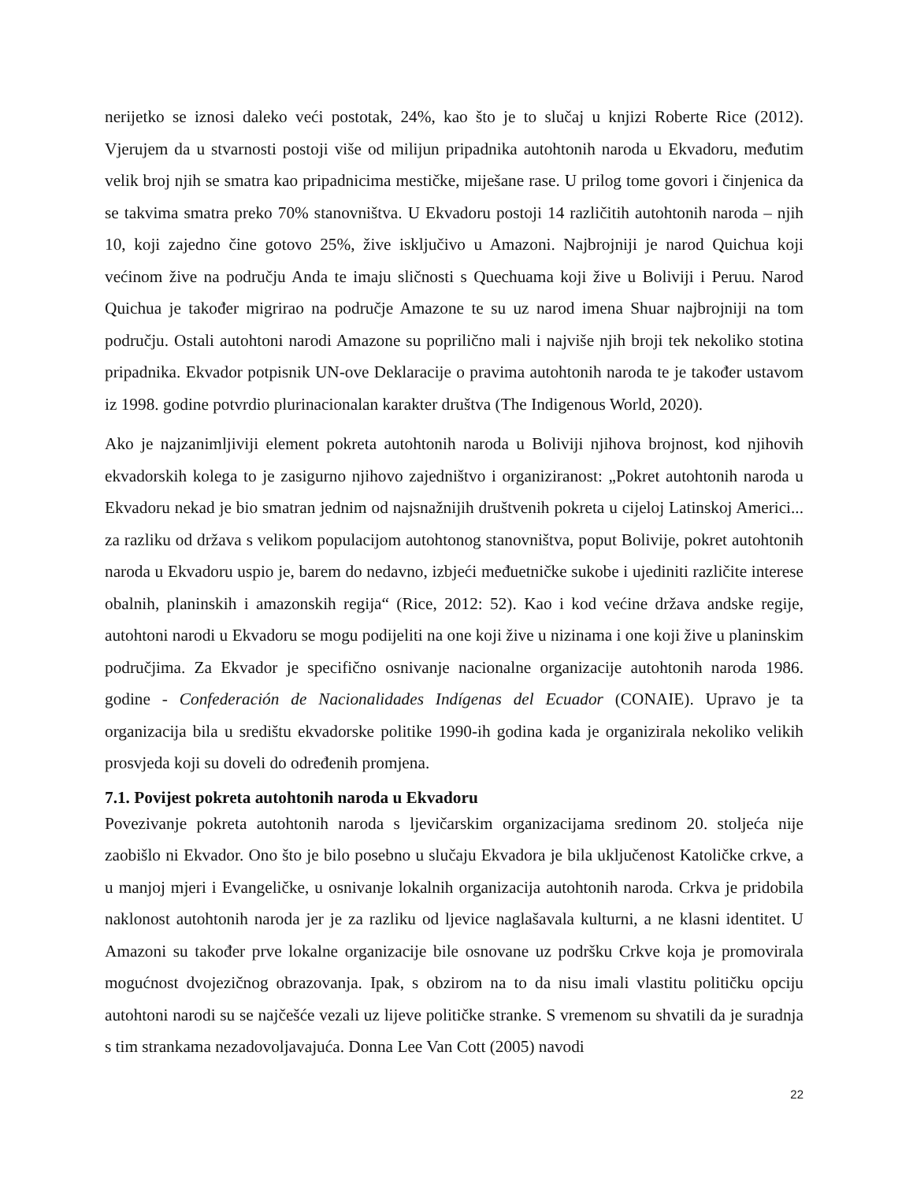nerijetko se iznosi daleko veći postotak, 24%, kao što je to slučaj u knjizi Roberte Rice (2012). Vjerujem da u stvarnosti postoji više od milijun pripadnika autohtonih naroda u Ekvadoru, međutim velik broj njih se smatra kao pripadnicima mestičke, miješane rase. U prilog tome govori i činjenica da se takvima smatra preko 70% stanovništva. U Ekvadoru postoji 14 različitih autohtonih naroda – njih 10, koji zajedno čine gotovo 25%, žive isključivo u Amazoni. Najbrojniji je narod Quichua koji većinom žive na području Anda te imaju sličnosti s Quechuama koji žive u Boliviji i Peruu. Narod Quichua je također migrirao na područje Amazone te su uz narod imena Shuar najbrojniji na tom području. Ostali autohtoni narodi Amazone su poprilično mali i najviše njih broji tek nekoliko stotina pripadnika. Ekvador potpisnik UN-ove Deklaracije o pravima autohtonih naroda te je također ustavom iz 1998. godine potvrdio plurinacionalan karakter društva (The Indigenous World, 2020).
Ako je najzanimljiviji element pokreta autohtonih naroda u Boliviji njihova brojnost, kod njihovih ekvadorskih kolega to je zasigurno njihovo zajedništvo i organiziranost: „Pokret autohtonih naroda u Ekvadoru nekad je bio smatran jednim od najsnažnijih društvenih pokreta u cijeloj Latinskoj Americi... za razliku od država s velikom populacijom autohtonog stanovništva, poput Bolivije, pokret autohtonih naroda u Ekvadoru uspio je, barem do nedavno, izbjeći međuetničke sukobe i ujediniti različite interese obalnih, planinskih i amazonskih regija“ (Rice, 2012: 52). Kao i kod većine država andske regije, autohtoni narodi u Ekvadoru se mogu podijeliti na one koji žive u nizinama i one koji žive u planinskim područjima. Za Ekvador je specifično osnivanje nacionalne organizacije autohtonih naroda 1986. godine - Confederación de Nacionalidades Indígenas del Ecuador (CONAIE). Upravo je ta organizacija bila u središtu ekvadorske politike 1990-ih godina kada je organizirala nekoliko velikih prosvjeda koji su doveli do određenih promjena.
7.1. Povijest pokreta autohtonih naroda u Ekvadoru
Povezivanje pokreta autohtonih naroda s ljevičarskim organizacijama sredinom 20. stoljeća nije zaobišlo ni Ekvador. Ono što je bilo posebno u slučaju Ekvadora je bila uključenost Katoličke crkve, a u manjoj mjeri i Evangeličke, u osnivanje lokalnih organizacija autohtonih naroda. Crkva je pridobila naklonost autohtonih naroda jer je za razliku od ljevice naglašavala kulturni, a ne klasni identitet. U Amazoni su također prve lokalne organizacije bile osnovane uz podršku Crkve koja je promovirala mogućnost dvojezičnog obrazovanja. Ipak, s obzirom na to da nisu imali vlastitu političku opciju autohtoni narodi su se najčešće vezali uz lijeve političke stranke. S vremenom su shvatili da je suradnja s tim strankama nezadovoljavajuća. Donna Lee Van Cott (2005) navodi
22